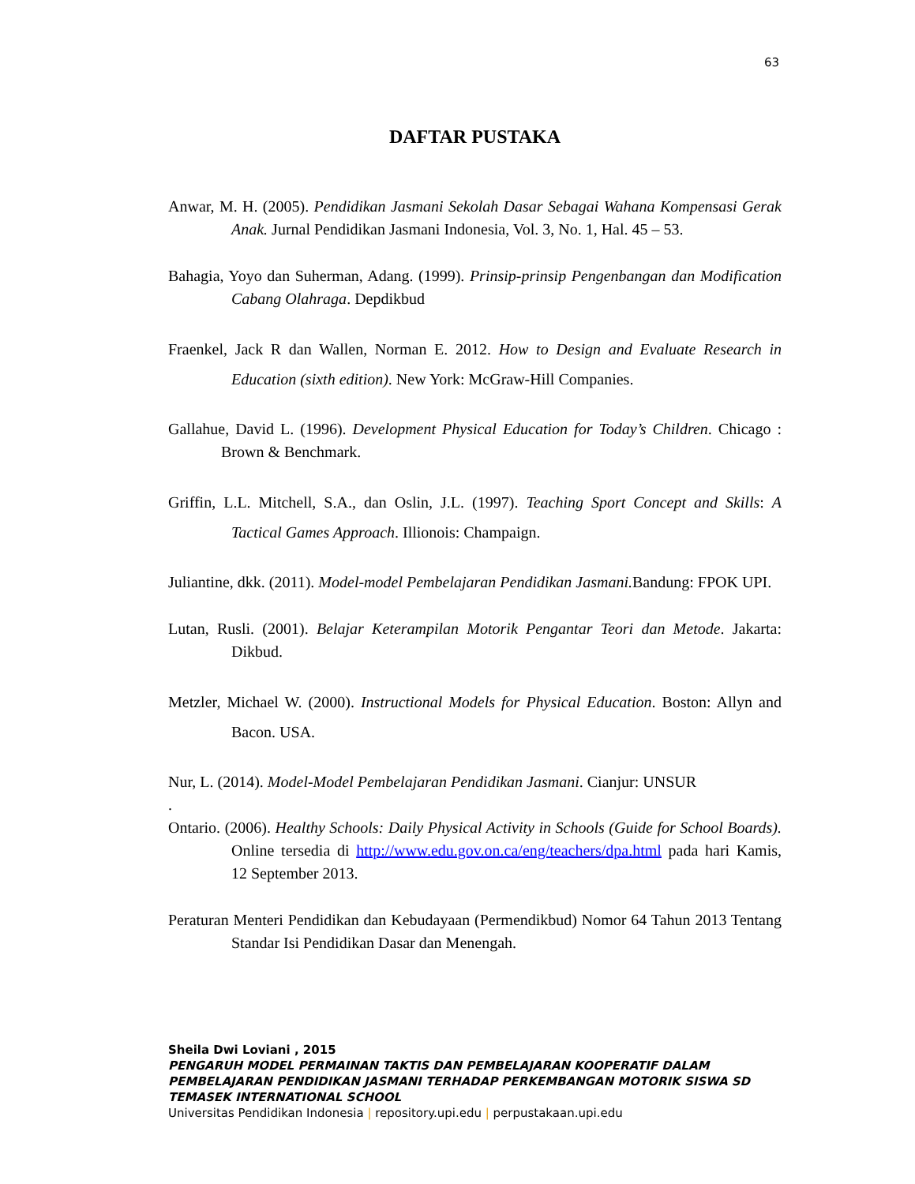63
DAFTAR PUSTAKA
Anwar, M. H. (2005). Pendidikan Jasmani Sekolah Dasar Sebagai Wahana Kompensasi Gerak Anak. Jurnal Pendidikan Jasmani Indonesia, Vol. 3, No. 1, Hal. 45 – 53.
Bahagia, Yoyo dan Suherman, Adang. (1999). Prinsip-prinsip Pengenbangan dan Modification Cabang Olahraga. Depdikbud
Fraenkel, Jack R dan Wallen, Norman E. 2012. How to Design and Evaluate Research in Education (sixth edition). New York: McGraw-Hill Companies.
Gallahue, David L. (1996). Development Physical Education for Today’s Children. Chicago : Brown & Benchmark.
Griffin, L.L. Mitchell, S.A., dan Oslin, J.L. (1997). Teaching Sport Concept and Skills: A Tactical Games Approach. Illionois: Champaign.
Juliantine, dkk. (2011). Model-model Pembelajaran Pendidikan Jasmani. Bandung: FPOK UPI.
Lutan, Rusli. (2001). Belajar Keterampilan Motorik Pengantar Teori dan Metode. Jakarta: Dikbud.
Metzler, Michael W. (2000). Instructional Models for Physical Education. Boston: Allyn and Bacon. USA.
Nur, L. (2014). Model-Model Pembelajaran Pendidikan Jasmani. Cianjur: UNSUR
.
Ontario. (2006). Healthy Schools: Daily Physical Activity in Schools (Guide for School Boards). Online tersedia di http://www.edu.gov.on.ca/eng/teachers/dpa.html pada hari Kamis, 12 September 2013.
Peraturan Menteri Pendidikan dan Kebudayaan (Permendikbud) Nomor 64 Tahun 2013 Tentang Standar Isi Pendidikan Dasar dan Menengah.
Sheila Dwi Loviani , 2015
PENGARUH MODEL PERMAINAN TAKTIS DAN PEMBELAJARAN KOOPERATIF DALAM PEMBELAJARAN PENDIDIKAN JASMANI TERHADAP PERKEMBANGAN MOTORIK SISWA SD TEMASEK INTERNATIONAL SCHOOL
Universitas Pendidikan Indonesia | repository.upi.edu | perpustakaan.upi.edu